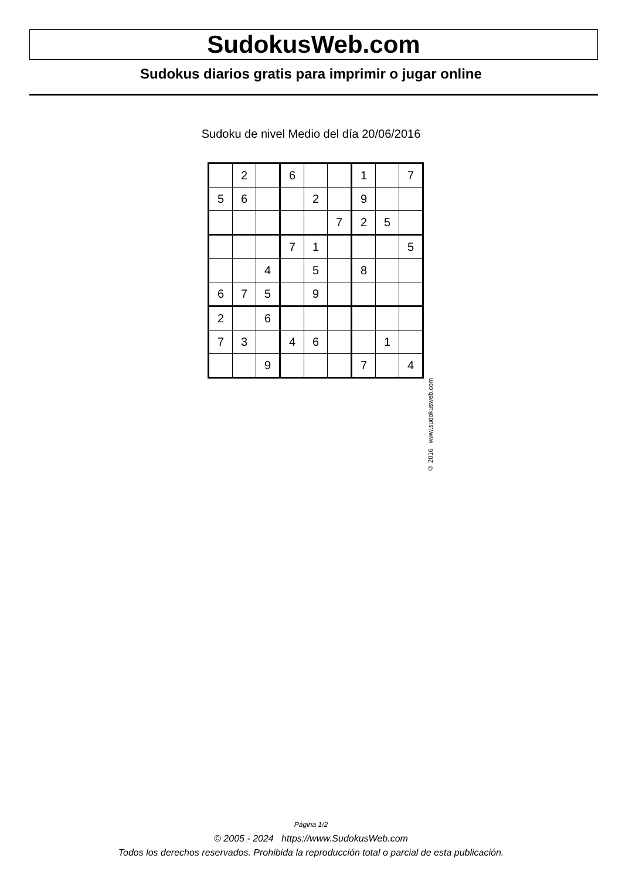SudokusWeb.com
Sudokus diarios gratis para imprimir o jugar online
Sudoku de nivel Medio del día 20/06/2016
| | 2 | | 6 | | | 1 | | 7 |
| 5 | 6 | | | 2 | | 9 | | |
| | | | | | 7 | 2 | 5 | |
| | | | 7 | 1 | | | | 5 |
| | | 4 | | 5 | | 8 | | |
| 6 | 7 | 5 | | 9 | | | | |
| 2 | | 6 | | | | | | |
| 7 | 3 | | 4 | 6 | | | 1 | |
| | | 9 | | | | 7 | | 4 |
© 2016 www.sudokusweb.com
Página 1/2
© 2005 - 2024 https://www.SudokusWeb.com
Todos los derechos reservados. Prohibida la reproducción total o parcial de esta publicación.